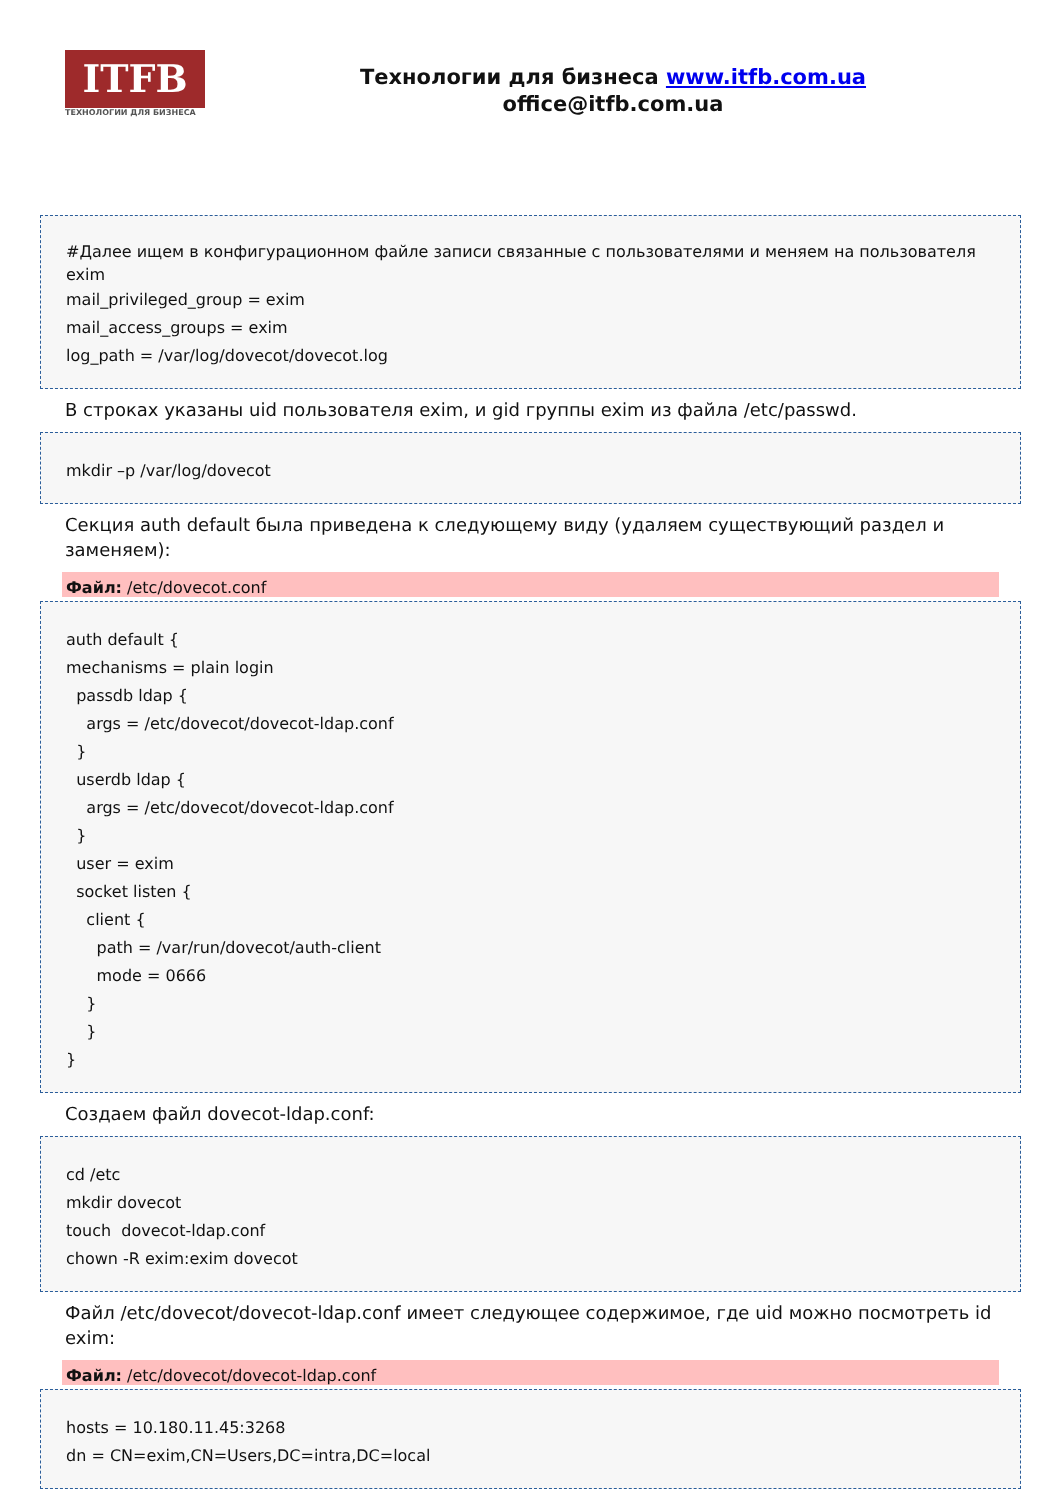ITFB
ТЕХНОЛОГИИ ДЛЯ БИЗНЕСА
Технологии для бизнеса www.itfb.com.ua
office@itfb.com.ua
#Далее ищем в конфигурационном файле записи связанные с пользователями и меняем на пользователя exim
mail_privileged_group = exim mail_access_groups = exim log_path = /var/log/dovecot/dovecot.log
В строках указаны uid пользователя exim, и gid группы exim из файла /etc/passwd.
mkdir –p /var/log/dovecot
Секция auth default была приведена к следующему виду (удаляем существующий раздел и заменяем):
Файл: /etc/dovecot.conf
auth default { mechanisms = plain login passdb ldap { args = /etc/dovecot/dovecot-ldap.conf } userdb ldap { args = /etc/dovecot/dovecot-ldap.conf } user = exim socket listen { client { path = /var/run/dovecot/auth-client mode = 0666 } } }
Создаем файл dovecot-ldap.conf:
cd /etc mkdir dovecot touch dovecot-ldap.conf chown -R exim:exim dovecot
Файл /etc/dovecot/dovecot-ldap.conf имеет следующее содержимое, где uid можно посмотреть id exim:
Файл: /etc/dovecot/dovecot-ldap.conf
hosts = 10.180.11.45:3268 dn = CN=exim,CN=Users,DC=intra,DC=local